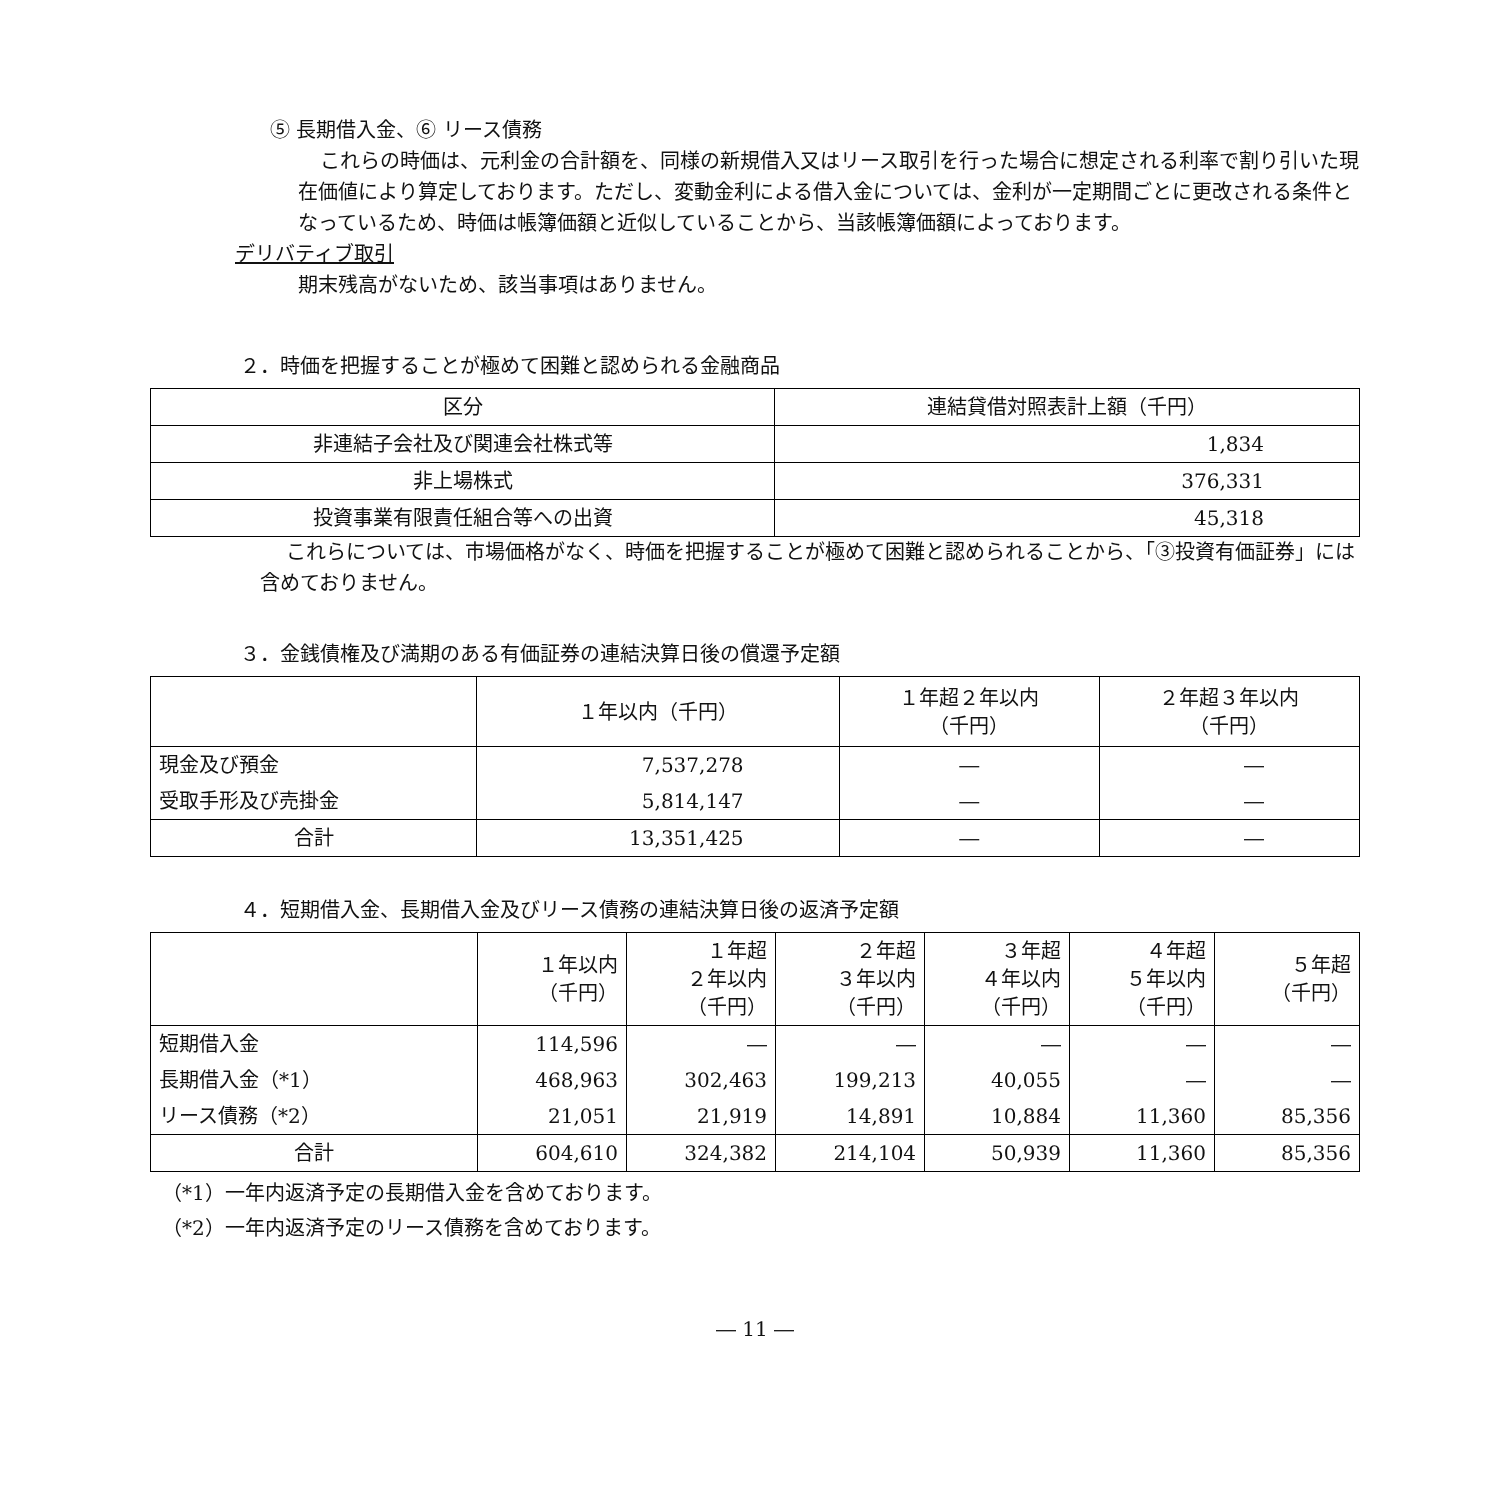⑤ 長期借入金、⑥ リース債務
これらの時価は、元利金の合計額を、同様の新規借入又はリース取引を行った場合に想定される利率で割り引いた現在価値により算定しております。ただし、変動金利による借入金については、金利が一定期間ごとに更改される条件となっているため、時価は帳簿価額と近似していることから、当該帳簿価額によっております。
デリバティブ取引
期末残高がないため、該当事項はありません。
２．時価を把握することが極めて困難と認められる金融商品
| 区分 | 連結貸借対照表計上額（千円） |
| --- | --- |
| 非連結子会社及び関連会社株式等 | 1,834 |
| 非上場株式 | 376,331 |
| 投資事業有限責任組合等への出資 | 45,318 |
これらについては、市場価格がなく、時価を把握することが極めて困難と認められることから、「③投資有価証券」には含めておりません。
３．金銭債権及び満期のある有価証券の連結決算日後の償還予定額
| | １年以内（千円） | １年超２年以内 （千円） | ２年超３年以内 （千円） |
| --- | --- | --- | --- |
| 現金及び預金 | 7,537,278 | ― | ― |
| 受取手形及び売掛金 | 5,814,147 | ― | ― |
| 合計 | 13,351,425 | ― | ― |
４．短期借入金、長期借入金及びリース債務の連結決算日後の返済予定額
| | １年以内 （千円） | １年超 ２年以内 （千円） | ２年超 ３年以内 （千円） | ３年超 ４年以内 （千円） | ４年超 ５年以内 （千円） | ５年超 （千円） |
| --- | --- | --- | --- | --- | --- | --- |
| 短期借入金 | 114,596 | ― | ― | ― | ― | ― |
| 長期借入金（*1） | 468,963 | 302,463 | 199,213 | 40,055 | ― | ― |
| リース債務（*2） | 21,051 | 21,919 | 14,891 | 10,884 | 11,360 | 85,356 |
| 合計 | 604,610 | 324,382 | 214,104 | 50,939 | 11,360 | 85,356 |
（*1）一年内返済予定の長期借入金を含めております。
（*2）一年内返済予定のリース債務を含めております。
― 11 ―